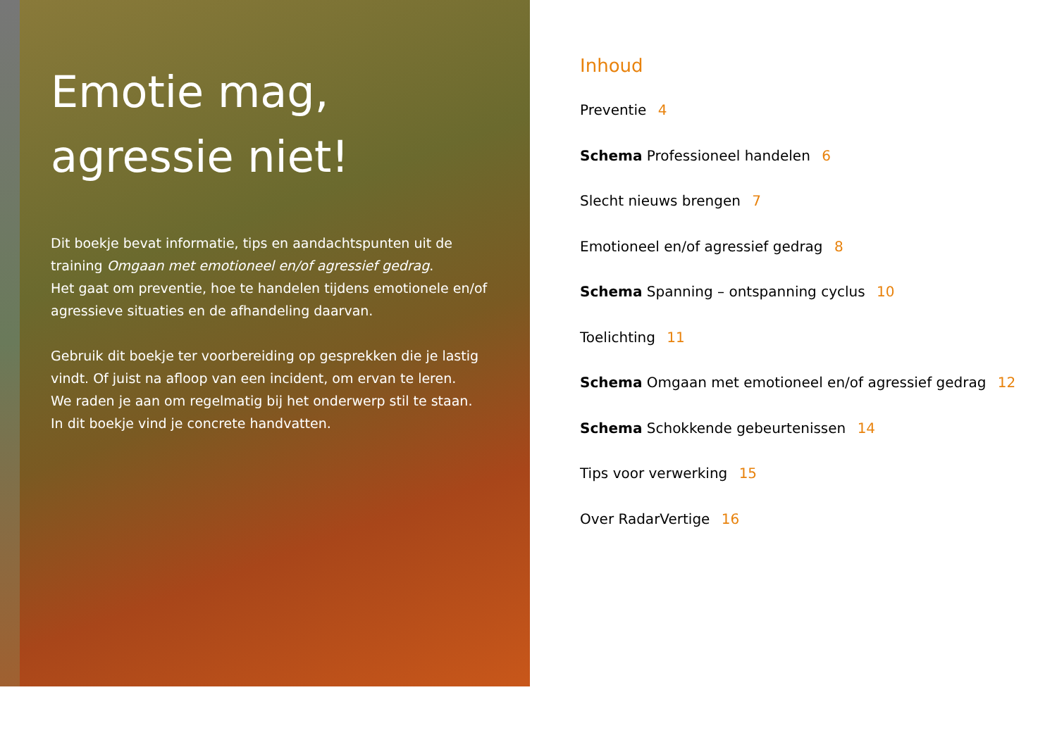Emotie mag,
agressie niet!
Dit boekje bevat informatie, tips en aandachtspunten uit de training Omgaan met emotioneel en/of agressief gedrag.
Het gaat om preventie, hoe te handelen tijdens emotionele en/of agressieve situaties en de afhandeling daarvan.
Gebruik dit boekje ter voorbereiding op gesprekken die je lastig vindt. Of juist na afloop van een incident, om ervan te leren.
We raden je aan om regelmatig bij het onderwerp stil te staan.
In dit boekje vind je concrete handvatten.
Inhoud
Preventie 4
Schema Professioneel handelen 6
Slecht nieuws brengen 7
Emotioneel en/of agressief gedrag 8
Schema Spanning – ontspanning cyclus 10
Toelichting 11
Schema Omgaan met emotioneel en/of agressief gedrag 12
Schema Schokkende gebeurtenissen 14
Tips voor verwerking 15
Over RadarVertige 16